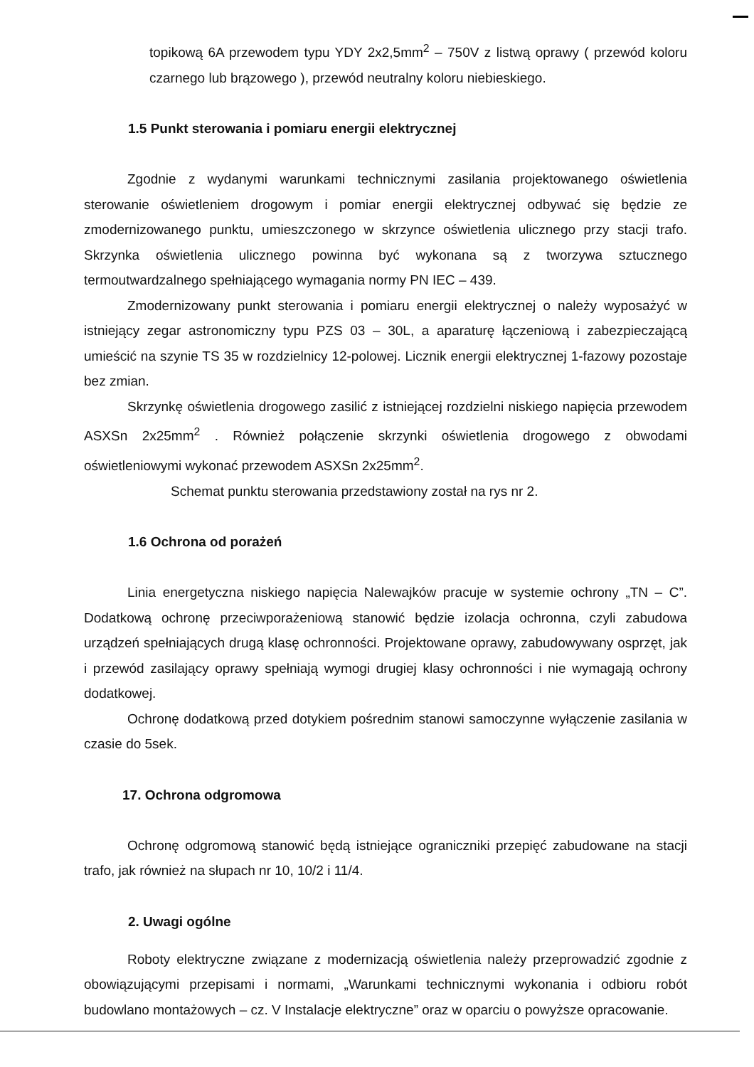topikową 6A przewodem typu YDY 2x2,5mm<sup>2</sup> – 750V z listwą oprawy ( przewód koloru czarnego lub brązowego ), przewód neutralny koloru niebieskiego.
1.5 Punkt sterowania i pomiaru energii elektrycznej
Zgodnie z wydanymi warunkami technicznymi zasilania projektowanego oświetlenia sterowanie oświetleniem drogowym i pomiar energii elektrycznej odbywać się będzie ze zmodernizowanego punktu, umieszczonego w skrzynce oświetlenia ulicznego przy stacji trafo. Skrzynka oświetlenia ulicznego powinna być wykonana są z tworzywa sztucznego termoutwardzalnego spełniającego wymagania normy PN IEC – 439.
Zmodernizowany punkt sterowania i pomiaru energii elektrycznej o należy wyposażyć w istniejący zegar astronomiczny typu PZS 03 – 30L, a aparaturę łączeniową i zabezpieczającą umieścić na szynie TS 35 w rozdzielnicy 12-polowej. Licznik energii elektrycznej 1-fazowy pozostaje bez zmian.
Skrzynkę oświetlenia drogowego zasilić z istniejącej rozdzielni niskiego napięcia przewodem ASXSn 2x25mm<sup>2</sup> . Również połączenie skrzynki oświetlenia drogowego z obwodami oświetleniowymi wykonać przewodem ASXSn 2x25mm<sup>2</sup>.
Schemat punktu sterowania przedstawiony został na rys nr 2.
1.6 Ochrona od porażeń
Linia energetyczna niskiego napięcia Nalewajków pracuje w systemie ochrony „TN – C”. Dodatkową ochronę przeciwporażeniową stanowić będzie izolacja ochronna, czyli zabudowa urządzeń spełniających drugą klasę ochronności. Projektowane oprawy, zabudowywany osprzęt, jak i przewód zasilający oprawy spełniają wymogi drugiej klasy ochronności i nie wymagają ochrony dodatkowej.
Ochronę dodatkową przed dotykiem pośrednim stanowi samoczynne wyłączenie zasilania w czasie do 5sek.
17. Ochrona odgromowa
Ochronę odgromową stanowić będą istniejące ograniczniki przepięć zabudowane na stacji trafo, jak również na słupach nr 10, 10/2 i 11/4.
2. Uwagi ogólne
Roboty elektryczne związane z modernizacją oświetlenia należy przeprowadzić zgodnie z obowiązującymi przepisami i normami, „Warunkami technicznymi wykonania i odbioru robót budowlano montażowych – cz. V Instalacje elektryczne” oraz w oparciu o powyższe opracowanie.